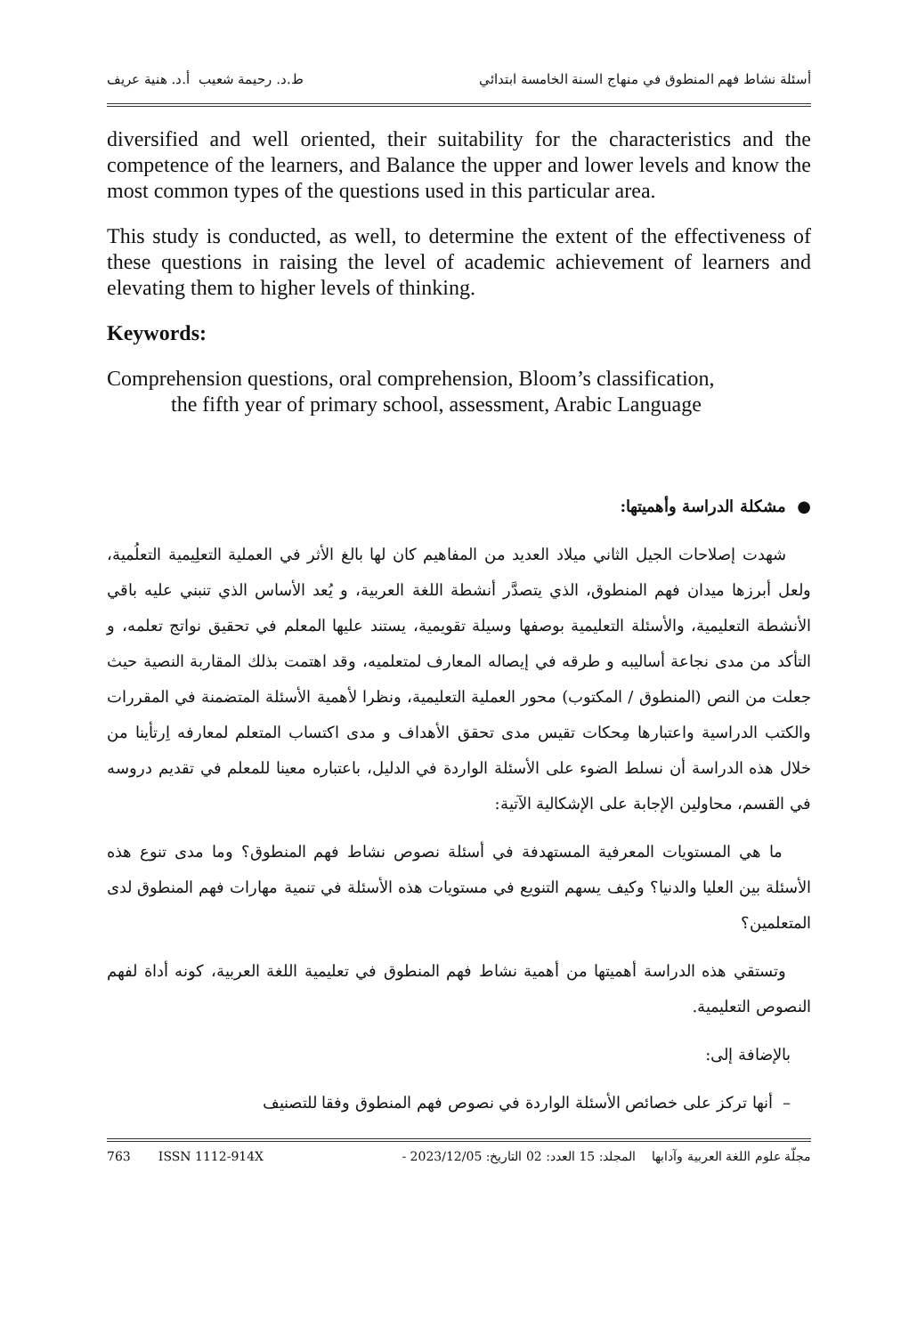أسئلة نشاط فهم المنطوق في منهاج السنة الخامسة ابتدائي ط.د. رحيمة شعيب أ.د. هنية عريف
diversified and well oriented, their suitability for the characteristics and the competence of the learners, and Balance the upper and lower levels and know the most common types of the questions used in this particular area.
This study is conducted, as well, to determine the extent of the effectiveness of these questions in raising the level of academic achievement of learners and elevating them to higher levels of thinking.
Keywords:
Comprehension questions, oral comprehension, Bloom’s classification,
the fifth year of primary school, assessment, Arabic Language
● مشكلة الدراسة وأهميتها:
شهدت إصلاحات الجيل الثاني ميلاد العديد من المفاهيم كان لها بالغ الأثر في العملية التعلِيمية التعلُمية، ولعل أبرزها ميدان فهم المنطوق، الذي يتصدَّر أنشطة اللغة العربية، و يُعد الأساس الذي تنبني عليه باقي الأنشطة التعليمية، والأسئلة التعليمية بوصفها وسيلة تقويمية، يستند عليها المعلم في تحقيق نواتج تعلمه، و التأكد من مدى نجاعة أساليبه و طرقه في إيصاله المعارف لمتعلميه، وقد اهتمت بذلك المقاربة النصية حيث جعلت من النص (المنطوق / المكتوب) محور العملية التعليمية، ونظرا لأهمية الأسئلة المتضمنة في المقررات والكتب الدراسية واعتبارها مِحكات تقيس مدى تحقق الأهداف و مدى اكتساب المتعلم لمعارفه اِرتأينا من خلال هذه الدراسة أن نسلط الضوء على الأسئلة الواردة في الدليل، باعتباره معينا للمعلم في تقديم دروسه في القسم، محاولين الإجابة على الإشكالية الآتية:
ما هي المستويات المعرفية المستهدفة في أسئلة نصوص نشاط فهم المنطوق؟ وما مدى تنوع هذه الأسئلة بين العليا والدنيا؟ وكيف يسهم التنويع في مستويات هذه الأسئلة في تنمية مهارات فهم المنطوق لدى المتعلمين؟
وتستقي هذه الدراسة أهميتها من أهمية نشاط فهم المنطوق في تعليمية اللغة العربية، كونه أداة لفهم النصوص التعليمية.
بالإضافة إلى:
– أنها تركز على خصائص الأسئلة الواردة في نصوص فهم المنطوق وفقا للتصنيف
مجلّة علوم اللغة العربية وآدابها المجلد: 15 العدد: 02 التاريخ: 2023/12/05 - 763 ISSN 1112-914X